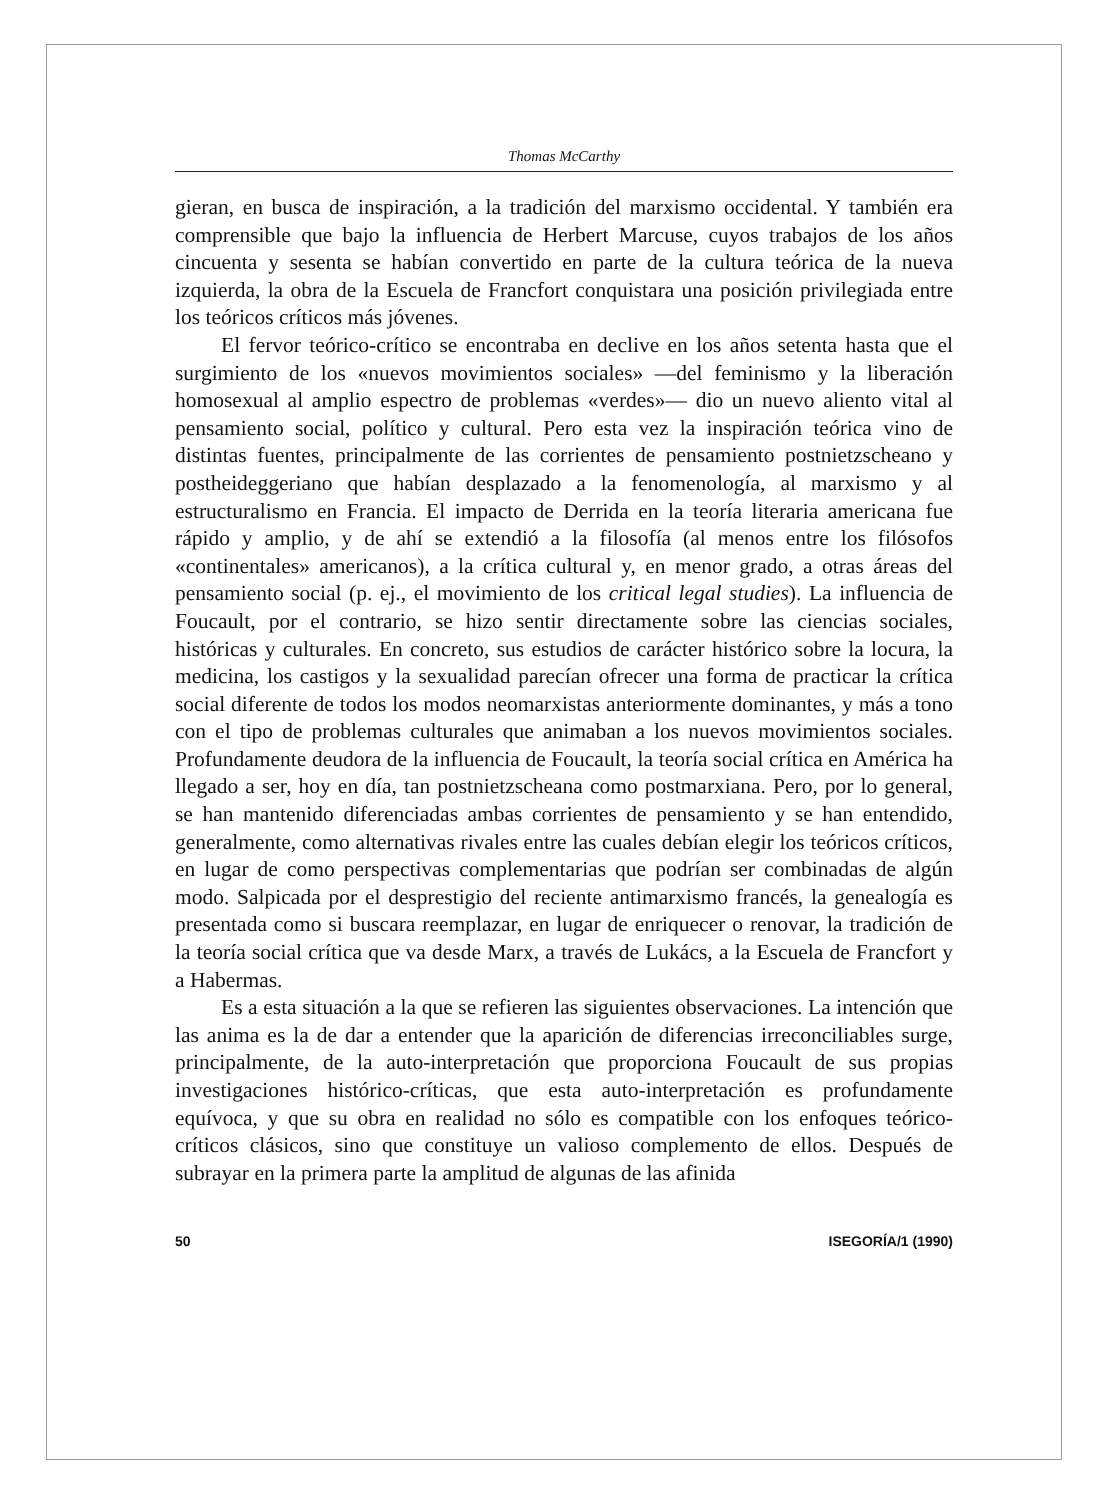Thomas McCarthy
gieran, en busca de inspiración, a la tradición del marxismo occidental. Y también era comprensible que bajo la influencia de Herbert Marcuse, cuyos trabajos de los años cincuenta y sesenta se habían convertido en parte de la cultura teórica de la nueva izquierda, la obra de la Escuela de Francfort conquistara una posición privilegiada entre los teóricos críticos más jóvenes.
El fervor teórico-crítico se encontraba en declive en los años setenta hasta que el surgimiento de los «nuevos movimientos sociales» —del feminismo y la liberación homosexual al amplio espectro de problemas «verdes»— dio un nuevo aliento vital al pensamiento social, político y cultural. Pero esta vez la inspiración teórica vino de distintas fuentes, principalmente de las corrientes de pensamiento postnietzscheano y postheideggeriano que habían desplazado a la fenomenología, al marxismo y al estructuralismo en Francia. El impacto de Derrida en la teoría literaria americana fue rápido y amplio, y de ahí se extendió a la filosofía (al menos entre los filósofos «continentales» americanos), a la crítica cultural y, en menor grado, a otras áreas del pensamiento social (p. ej., el movimiento de los critical legal studies). La influencia de Foucault, por el contrario, se hizo sentir directamente sobre las ciencias sociales, históricas y culturales. En concreto, sus estudios de carácter histórico sobre la locura, la medicina, los castigos y la sexualidad parecían ofrecer una forma de practicar la crítica social diferente de todos los modos neomarxistas anteriormente dominantes, y más a tono con el tipo de problemas culturales que animaban a los nuevos movimientos sociales. Profundamente deudora de la influencia de Foucault, la teoría social crítica en América ha llegado a ser, hoy en día, tan postnietzscheana como postmarxiana. Pero, por lo general, se han mantenido diferenciadas ambas corrientes de pensamiento y se han entendido, generalmente, como alternativas rivales entre las cuales debían elegir los teóricos críticos, en lugar de como perspectivas complementarias que podrían ser combinadas de algún modo. Salpicada por el desprestigio del reciente antimarxismo francés, la genealogía es presentada como si buscara reemplazar, en lugar de enriquecer o renovar, la tradición de la teoría social crítica que va desde Marx, a través de Lukács, a la Escuela de Francfort y a Habermas.
Es a esta situación a la que se refieren las siguientes observaciones. La intención que las anima es la de dar a entender que la aparición de diferencias irreconciliables surge, principalmente, de la auto-interpretación que proporciona Foucault de sus propias investigaciones histórico-críticas, que esta auto-interpretación es profundamente equívoca, y que su obra en realidad no sólo es compatible con los enfoques teórico-críticos clásicos, sino que constituye un valioso complemento de ellos. Después de subrayar en la primera parte la amplitud de algunas de las afinida
50 ISEGORÍA/1 (1990)